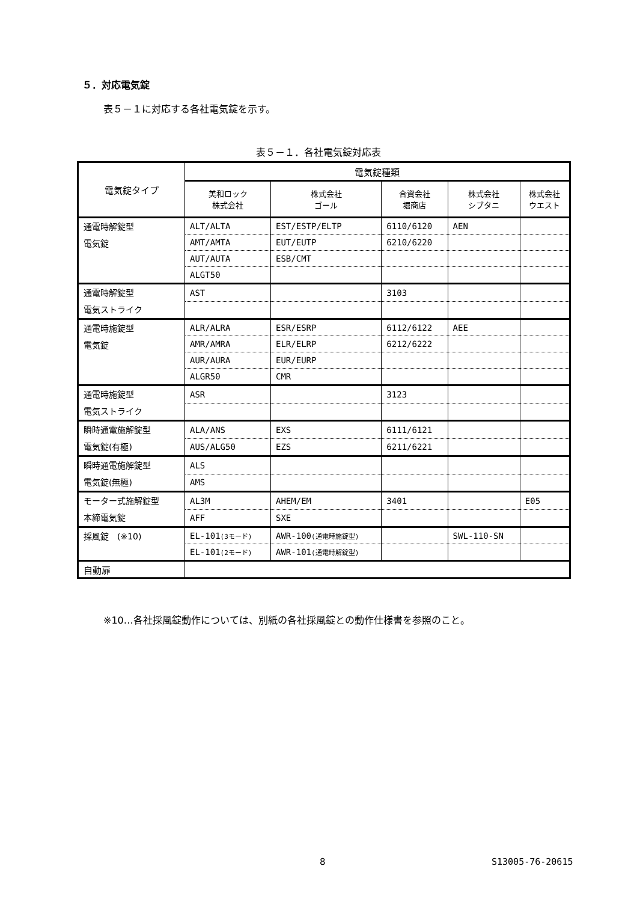５．対応電気錠
表５－１に対応する各社電気錠を示す。
表５－１．各社電気錠対応表
| 電気錠タイプ | 電気錠種類 | | | | |
| --- | --- | --- | --- | --- | --- |
| | 美和ロック 株式会社 | 株式会社 ゴール | 合資会社 堀商店 | 株式会社 シブタニ | 株式会社 ウエスト |
| 通電時解錠型 電気錠 | ALT/ALTA | EST/ESTP/ELTP | 6110/6120 | AEN | |
| | AMT/AMTA | EUT/EUTP | 6210/6220 | | |
| | AUT/AUTA | ESB/CMT | | | |
| | ALGT50 | | | | |
| 通電時解錠型 電気ストライク | AST | | 3103 | | |
| 通電時施錠型 電気錠 | ALR/ALRA | ESR/ESRP | 6112/6122 | AEE | |
| | AMR/AMRA | ELR/ELRP | 6212/6222 | | |
| | AUR/AURA | EUR/EURP | | | |
| | ALGR50 | CMR | | | |
| 通電時施錠型 電気ストライク | ASR | | 3123 | | |
| 瞬時通電施解錠型 電気錠(有極) | ALA/ANS | EXS | 6111/6121 | | |
| | AUS/ALG50 | EZS | 6211/6221 | | |
| 瞬時通電施解錠型 電気錠(無極) | ALS | | | | |
| | AMS | | | | |
| モーター式施解錠型 本締電気錠 | AL3M | AHEM/EM | 3401 | | E05 |
| | AFF | SXE | | | |
| 採風錠 (※10) | EL-101 (3モード) | AWR-100 (通電時施錠型) | | SWL-110-SN | |
| | EL-101 (2モード) | AWR-101 (通電時解錠型) | | | |
| 自動扉 | | | | | |
※10…各社採風錠動作については、別紙の各社採風錠との動作仕様書を参照のこと。
8 S13005-76-20615